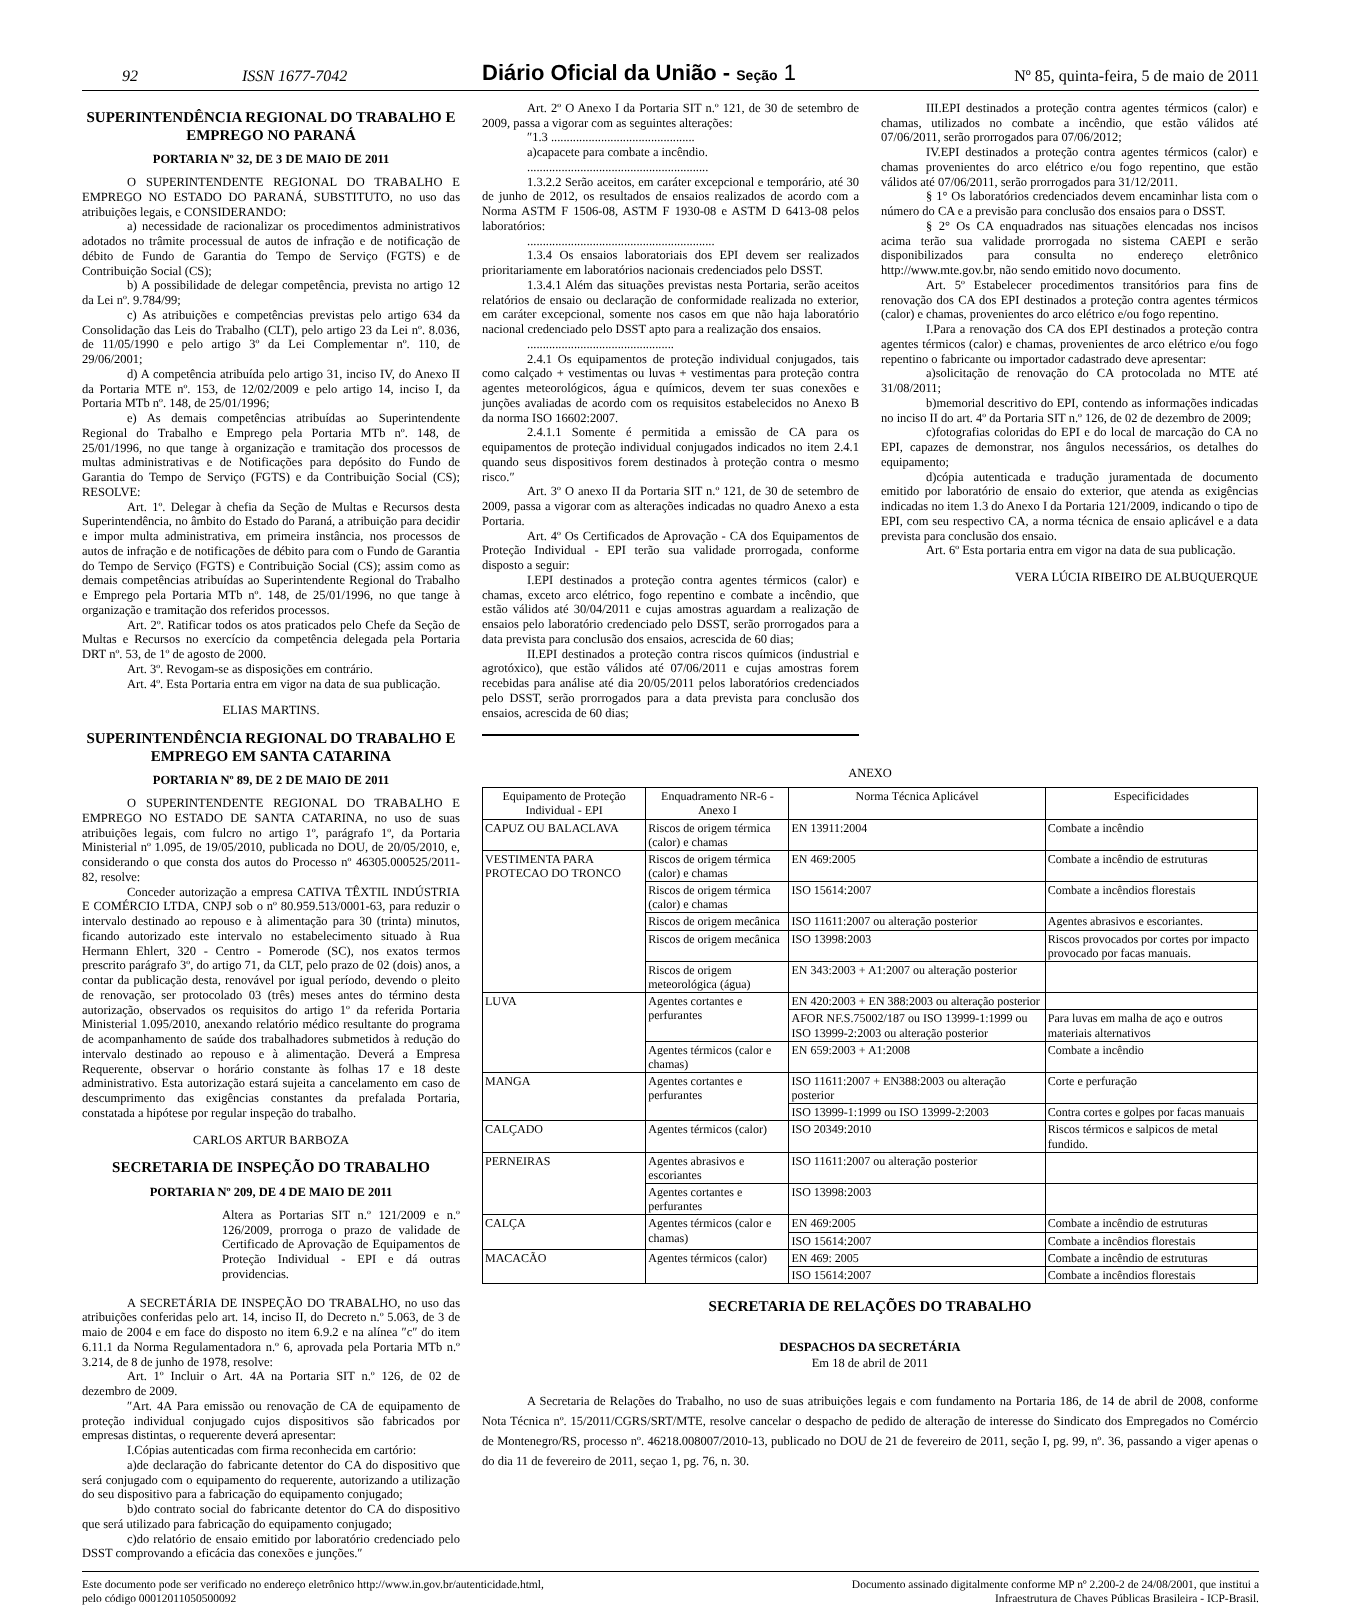92 ISSN 1677-7042 Diário Oficial da União - Seção 1 Nº 85, quinta-feira, 5 de maio de 2011
SUPERINTENDÊNCIA REGIONAL DO TRABALHO E EMPREGO NO PARANÁ
PORTARIA Nº 32, DE 3 DE MAIO DE 2011
O SUPERINTENDENTE REGIONAL DO TRABALHO E EMPREGO NO ESTADO DO PARANÁ, SUBSTITUTO, no uso das atribuições legais, e CONSIDERANDO:
a) necessidade de racionalizar os procedimentos administrativos adotados no trâmite processual de autos de infração e de notificação de débito de Fundo de Garantia do Tempo de Serviço (FGTS) e de Contribuição Social (CS);
b) A possibilidade de delegar competência, prevista no artigo 12 da Lei nº. 9.784/99;
c) As atribuições e competências previstas pelo artigo 634 da Consolidação das Leis do Trabalho (CLT), pelo artigo 23 da Lei nº. 8.036, de 11/05/1990 e pelo artigo 3º da Lei Complementar nº. 110, de 29/06/2001;
d) A competência atribuída pelo artigo 31, inciso IV, do Anexo II da Portaria MTE nº. 153, de 12/02/2009 e pelo artigo 14, inciso I, da Portaria MTb nº. 148, de 25/01/1996;
e) As demais competências atribuídas ao Superintendente Regional do Trabalho e Emprego pela Portaria MTb nº. 148, de 25/01/1996, no que tange à organização e tramitação dos processos de multas administrativas e de Notificações para depósito do Fundo de Garantia do Tempo de Serviço (FGTS) e da Contribuição Social (CS); RESOLVE:
Art. 1º. Delegar à chefia da Seção de Multas e Recursos desta Superintendência, no âmbito do Estado do Paraná, a atribuição para decidir e impor multa administrativa, em primeira instância, nos processos de autos de infração e de notificações de débito para com o Fundo de Garantia do Tempo de Serviço (FGTS) e Contribuição Social (CS); assim como as demais competências atribuídas ao Superintendente Regional do Trabalho e Emprego pela Portaria MTb nº. 148, de 25/01/1996, no que tange à organização e tramitação dos referidos processos.
Art. 2º. Ratificar todos os atos praticados pelo Chefe da Seção de Multas e Recursos no exercício da competência delegada pela Portaria DRT nº. 53, de 1º de agosto de 2000.
Art. 3º. Revogam-se as disposições em contrário.
Art. 4º. Esta Portaria entra em vigor na data de sua publicação.
ELIAS MARTINS.
SUPERINTENDÊNCIA REGIONAL DO TRABALHO E EMPREGO EM SANTA CATARINA
PORTARIA Nº 89, DE 2 DE MAIO DE 2011
O SUPERINTENDENTE REGIONAL DO TRABALHO E EMPREGO NO ESTADO DE SANTA CATARINA, no uso de suas atribuições legais, com fulcro no artigo 1º, parágrafo 1º, da Portaria Ministerial nº 1.095, de 19/05/2010, publicada no DOU, de 20/05/2010, e, considerando o que consta dos autos do Processo nº 46305.000525/2011-82, resolve:
Conceder autorização a empresa CATIVA TÊXTIL INDÚSTRIA E COMÉRCIO LTDA, CNPJ sob o nº 80.959.513/0001-63, para reduzir o intervalo destinado ao repouso e à alimentação para 30 (trinta) minutos, ficando autorizado este intervalo no estabelecimento situado à Rua Hermann Ehlert, 320 - Centro - Pomerode (SC), nos exatos termos prescrito parágrafo 3º, do artigo 71, da CLT, pelo prazo de 02 (dois) anos, a contar da publicação desta, renovável por igual período, devendo o pleito de renovação, ser protocolado 03 (três) meses antes do término desta autorização, observados os requisitos do artigo 1º da referida Portaria Ministerial 1.095/2010, anexando relatório médico resultante do programa de acompanhamento de saúde dos trabalhadores submetidos à redução do intervalo destinado ao repouso e à alimentação. Deverá a Empresa Requerente, observar o horário constante às folhas 17 e 18 deste administrativo. Esta autorização estará sujeita a cancelamento em caso de descumprimento das exigências constantes da prefalada Portaria, constatada a hipótese por regular inspeção do trabalho.
CARLOS ARTUR BARBOZA
SECRETARIA DE INSPEÇÃO DO TRABALHO
PORTARIA Nº 209, DE 4 DE MAIO DE 2011
Altera as Portarias SIT n.º 121/2009 e n.º 126/2009, prorroga o prazo de validade de Certificado de Aprovação de Equipamentos de Proteção Individual - EPI e dá outras providencias.
A SECRETÁRIA DE INSPEÇÃO DO TRABALHO, no uso das atribuições conferidas pelo art. 14, inciso II, do Decreto n.º 5.063, de 3 de maio de 2004 e em face do disposto no item 6.9.2 e na alínea ″c″ do item 6.11.1 da Norma Regulamentadora n.º 6, aprovada pela Portaria MTb n.º 3.214, de 8 de junho de 1978, resolve:
Art. 1º Incluir o Art. 4A na Portaria SIT n.º 126, de 02 de dezembro de 2009.
″Art. 4A Para emissão ou renovação de CA de equipamento de proteção individual conjugado cujos dispositivos são fabricados por empresas distintas, o requerente deverá apresentar:
I.Cópias autenticadas com firma reconhecida em cartório:
a)de declaração do fabricante detentor do CA do dispositivo que será conjugado com o equipamento do requerente, autorizando a utilização do seu dispositivo para a fabricação do equipamento conjugado;
b)do contrato social do fabricante detentor do CA do dispositivo que será utilizado para fabricação do equipamento conjugado;
c)do relatório de ensaio emitido por laboratório credenciado pelo DSST comprovando a eficácia das conexões e junções.″
Art. 2º O Anexo I da Portaria SIT n.º 121, de 30 de setembro de 2009, passa a vigorar com as seguintes alterações:
″1.3 ..............................................
a)capacete para combate a incêndio.
..........................................................
1.3.2.2 Serão aceitos, em caráter excepcional e temporário, até 30 de junho de 2012, os resultados de ensaios realizados de acordo com a Norma ASTM F 1506-08, ASTM F 1930-08 e ASTM D 6413-08 pelos laboratórios:
............................................................
1.3.4 Os ensaios laboratoriais dos EPI devem ser realizados prioritariamente em laboratórios nacionais credenciados pelo DSST.
1.3.4.1 Além das situações previstas nesta Portaria, serão aceitos relatórios de ensaio ou declaração de conformidade realizada no exterior, em caráter excepcional, somente nos casos em que não haja laboratório nacional credenciado pelo DSST apto para a realização dos ensaios.
...............................................
2.4.1 Os equipamentos de proteção individual conjugados, tais como calçado + vestimentas ou luvas + vestimentas para proteção contra agentes meteorológicos, água e químicos, devem ter suas conexões e junções avaliadas de acordo com os requisitos estabelecidos no Anexo B da norma ISO 16602:2007.
2.4.1.1 Somente é permitida a emissão de CA para os equipamentos de proteção individual conjugados indicados no item 2.4.1 quando seus dispositivos forem destinados à proteção contra o mesmo risco.″
Art. 3º O anexo II da Portaria SIT n.º 121, de 30 de setembro de 2009, passa a vigorar com as alterações indicadas no quadro Anexo a esta Portaria.
Art. 4º Os Certificados de Aprovação - CA dos Equipamentos de Proteção Individual - EPI terão sua validade prorrogada, conforme disposto a seguir:
I.EPI destinados a proteção contra agentes térmicos (calor) e chamas, exceto arco elétrico, fogo repentino e combate a incêndio, que estão válidos até 30/04/2011 e cujas amostras aguardam a realização de ensaios pelo laboratório credenciado pelo DSST, serão prorrogados para a data prevista para conclusão dos ensaios, acrescida de 60 dias;
II.EPI destinados a proteção contra riscos químicos (industrial e agrotóxico), que estão válidos até 07/06/2011 e cujas amostras forem recebidas para análise até dia 20/05/2011 pelos laboratórios credenciados pelo DSST, serão prorrogados para a data prevista para conclusão dos ensaios, acrescida de 60 dias;
III.EPI destinados a proteção contra agentes térmicos (calor) e chamas, utilizados no combate a incêndio, que estão válidos até 07/06/2011, serão prorrogados para 07/06/2012;
IV.EPI destinados a proteção contra agentes térmicos (calor) e chamas provenientes do arco elétrico e/ou fogo repentino, que estão válidos até 07/06/2011, serão prorrogados para 31/12/2011.
§ 1° Os laboratórios credenciados devem encaminhar lista com o número do CA e a previsão para conclusão dos ensaios para o DSST.
§ 2° Os CA enquadrados nas situações elencadas nos incisos acima terão sua validade prorrogada no sistema CAEPI e serão disponibilizados para consulta no endereço eletrônico http://www.mte.gov.br, não sendo emitido novo documento.
Art. 5º Estabelecer procedimentos transitórios para fins de renovação dos CA dos EPI destinados a proteção contra agentes térmicos (calor) e chamas, provenientes do arco elétrico e/ou fogo repentino.
I.Para a renovação dos CA dos EPI destinados a proteção contra agentes térmicos (calor) e chamas, provenientes de arco elétrico e/ou fogo repentino o fabricante ou importador cadastrado deve apresentar:
a)solicitação de renovação do CA protocolada no MTE até 31/08/2011;
b)memorial descritivo do EPI, contendo as informações indicadas no inciso II do art. 4º da Portaria SIT n.º 126, de 02 de dezembro de 2009;
c)fotografias coloridas do EPI e do local de marcação do CA no EPI, capazes de demonstrar, nos ângulos necessários, os detalhes do equipamento;
d)cópia autenticada e tradução juramentada de documento emitido por laboratório de ensaio do exterior, que atenda as exigências indicadas no item 1.3 do Anexo I da Portaria 121/2009, indicando o tipo de EPI, com seu respectivo CA, a norma técnica de ensaio aplicável e a data prevista para conclusão dos ensaio.
Art. 6º Esta portaria entra em vigor na data de sua publicação.
VERA LÚCIA RIBEIRO DE ALBUQUERQUE
ANEXO
| Equipamento de Proteção Individual - EPI | Enquadramento NR-6 - Anexo I | Norma Técnica Aplicável | Especificidades |
| --- | --- | --- | --- |
| CAPUZ OU BALACLAVA | Riscos de origem térmica (calor) e chamas | EN 13911:2004 | Combate a incêndio |
| VESTIMENTA PARA PROTECAO DO TRONCO | Riscos de origem térmica (calor) e chamas | EN 469:2005 | Combate a incêndio de estruturas |
| | Riscos de origem térmica (calor) e chamas | ISO 15614:2007 | Combate a incêndios florestais |
| | Riscos de origem mecânica | ISO 11611:2007 ou alteração posterior | Agentes abrasivos e escoriantes. |
| | Riscos de origem mecânica | ISO 13998:2003 | Riscos provocados por cortes por impacto provocado por facas manuais. |
| | Riscos de origem meteorológica (água) | EN 343:2003 + A1:2007 ou alteração posterior | |
| LUVA | Agentes cortantes e perfurantes | EN 420:2003 + EN 388:2003 ou alteração posterior | |
| | | AFOR NF.S.75002/187 ou ISO 13999-1:1999 ou ISO 13999-2:2003 ou alteração posterior | Para luvas em malha de aço e outros materiais alternativos |
| | Agentes térmicos (calor e chamas) | EN 659:2003 + A1:2008 | Combate a incêndio |
| MANGA | Agentes cortantes e perfurantes | ISO 11611:2007 + EN388:2003 ou alteração posterior | Corte e perfuração |
| | | ISO 13999-1:1999 ou ISO 13999-2:2003 | Contra cortes e golpes por facas manuais |
| CALÇADO | Agentes térmicos (calor) | ISO 20349:2010 | Riscos térmicos e salpicos de metal fundido. |
| PERNEIRAS | Agentes abrasivos e escoriantes | ISO 11611:2007 ou alteração posterior | |
| | Agentes cortantes e perfurantes | ISO 13998:2003 | |
| CALÇA | Agentes térmicos (calor e chamas) | EN 469:2005 | Combate a incêndio de estruturas |
| | | ISO 15614:2007 | Combate a incêndios florestais |
| MACACÃO | Agentes térmicos (calor) | EN 469: 2005 | Combate a incêndio de estruturas |
| | | ISO 15614:2007 | Combate a incêndios florestais |
SECRETARIA DE RELAÇÕES DO TRABALHO
DESPACHOS DA SECRETÁRIA
Em 18 de abril de 2011
A Secretaria de Relações do Trabalho, no uso de suas atribuições legais e com fundamento na Portaria 186, de 14 de abril de 2008, conforme Nota Técnica nº. 15/2011/CGRS/SRT/MTE, resolve cancelar o despacho de pedido de alteração de interesse do Sindicato dos Empregados no Comércio de Montenegro/RS, processo nº. 46218.008007/2010-13, publicado no DOU de 21 de fevereiro de 2011, seção I, pg. 99, nº. 36, passando a viger apenas o do dia 11 de fevereiro de 2011, seçao 1, pg. 76, n. 30.
Este documento pode ser verificado no endereço eletrônico http://www.in.gov.br/autenticidade.html,
pelo código 00012011050500092
Documento assinado digitalmente conforme MP nº 2.200-2 de 24/08/2001, que institui a
Infraestrutura de Chaves Públicas Brasileira - ICP-Brasil.